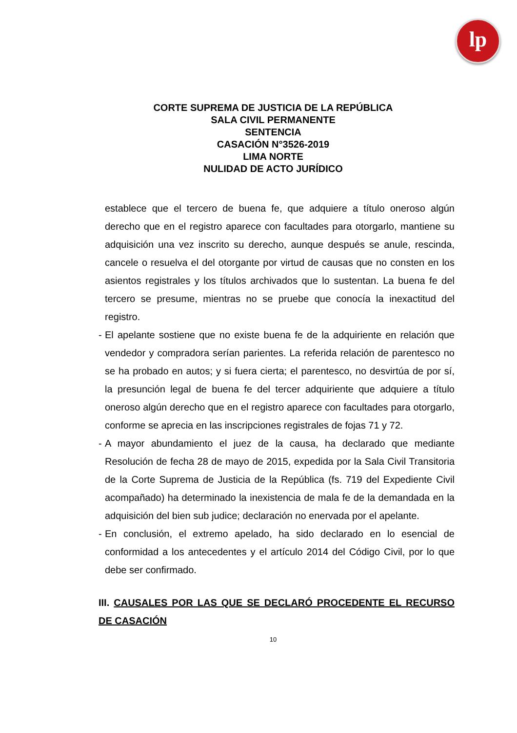lp
CORTE SUPREMA DE JUSTICIA DE LA REPÚBLICA
SALA CIVIL PERMANENTE
SENTENCIA
CASACIÓN N°3526-2019
LIMA NORTE
NULIDAD DE ACTO JURÍDICO
establece que el tercero de buena fe, que adquiere a título oneroso algún derecho que en el registro aparece con facultades para otorgarlo, mantiene su adquisición una vez inscrito su derecho, aunque después se anule, rescinda, cancele o resuelva el del otorgante por virtud de causas que no consten en los asientos registrales y los títulos archivados que lo sustentan. La buena fe del tercero se presume, mientras no se pruebe que conocía la inexactitud del registro.
- El apelante sostiene que no existe buena fe de la adquiriente en relación que vendedor y compradora serían parientes. La referida relación de parentesco no se ha probado en autos; y si fuera cierta; el parentesco, no desvirtúa de por sí, la presunción legal de buena fe del tercer adquiriente que adquiere a título oneroso algún derecho que en el registro aparece con facultades para otorgarlo, conforme se aprecia en las inscripciones registrales de fojas 71 y 72.
- A mayor abundamiento el juez de la causa, ha declarado que mediante Resolución de fecha 28 de mayo de 2015, expedida por la Sala Civil Transitoria de la Corte Suprema de Justicia de la República (fs. 719 del Expediente Civil acompañado) ha determinado la inexistencia de mala fe de la demandada en la adquisición del bien sub judice; declaración no enervada por el apelante.
- En conclusión, el extremo apelado, ha sido declarado en lo esencial de conformidad a los antecedentes y el artículo 2014 del Código Civil, por lo que debe ser confirmado.
III. CAUSALES POR LAS QUE SE DECLARÓ PROCEDENTE EL RECURSO DE CASACIÓN
10